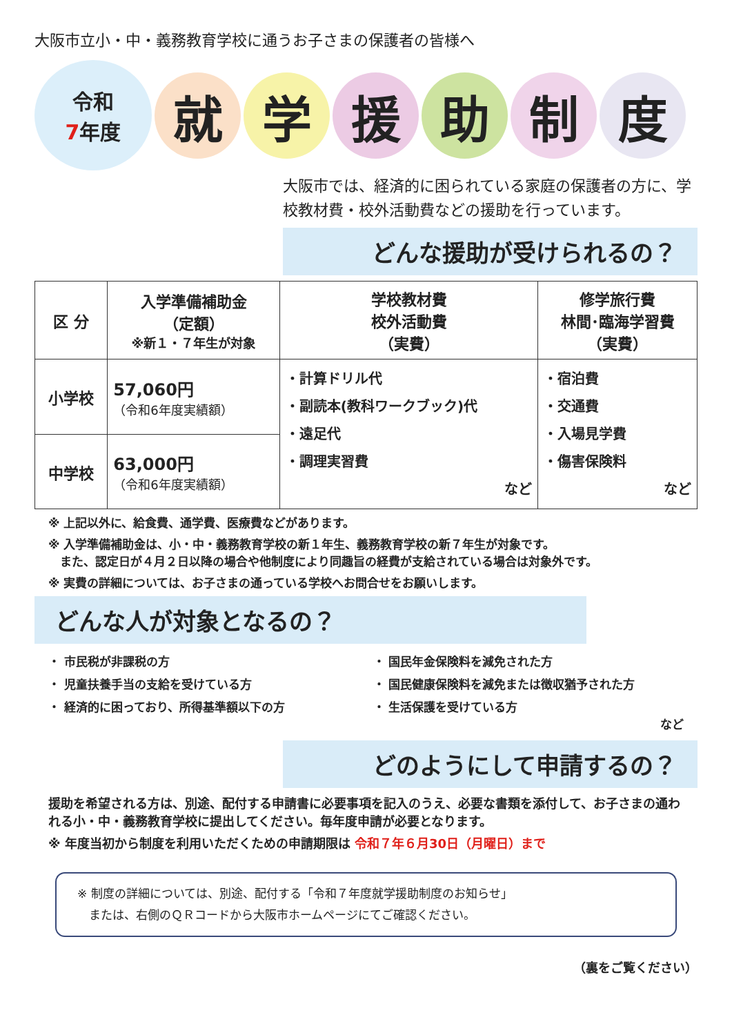大阪市立小・中・義務教育学校に通うお子さまの保護者の皆様へ
令和
7年度
就 学 援 助 制 度
大阪市では、経済的に困られている家庭の保護者の方に、学校教材費・校外活動費などの援助を行っています。
どんな援助が受けられるの？
| 区 分 | 入学準備補助金 （定額） ※新１・７年生が対象 | 学校教材費 校外活動費 （実費） | 修学旅行費 林間･臨海学習費 （実費） |
| --- | --- | --- | --- |
| 小学校 | 57,060円 （令和6年度実績額） | ・計算ドリル代 ・副読本(教科ワークブック)代 ・遠足代 ・調理実習費 など | ・宿泊費 ・交通費 ・入場見学費 ・傷害保険料 など |
| 中学校 | 63,000円 （令和6年度実績額） | | |
※ 上記以外に、給食費、通学費、医療費などがあります。
※ 入学準備補助金は、小・中・義務教育学校の新１年生、義務教育学校の新７年生が対象です。
　また、認定日が４月２日以降の場合や他制度により同趣旨の経費が支給されている場合は対象外です。
※ 実費の詳細については、お子さまの通っている学校へお問合せをお願いします。
どんな人が対象となるの？
・ 市民税が非課税の方
・ 国民年金保険料を減免された方
・ 児童扶養手当の支給を受けている方
・ 国民健康保険料を減免または徴収猶予された方
・ 経済的に困っており、所得基準額以下の方
・ 生活保護を受けている方
など
どのようにして申請するの？
援助を希望される方は、別途、配付する申請書に必要事項を記入のうえ、必要な書類を添付して、お子さまの通われる小・中・義務教育学校に提出してください。毎年度申請が必要となります。
※ 年度当初から制度を利用いただくための申請期限は 令和７年６月30日（月曜日）まで
※ 制度の詳細については、別途、配付する「令和７年度就学援助制度のお知らせ」
　または、右側のＱＲコードから大阪市ホームページにてご確認ください。
（裏をご覧ください）